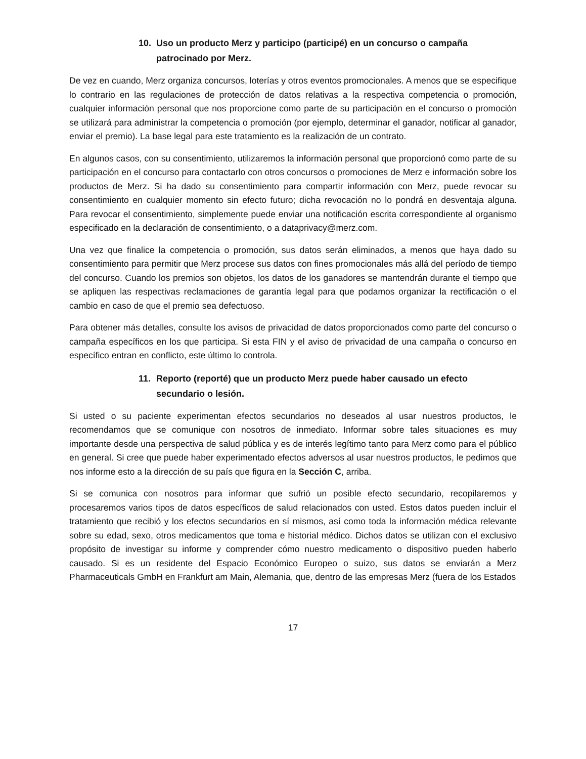10. Uso un producto Merz y participo (participé) en un concurso o campaña
patrocinado por Merz.
De vez en cuando, Merz organiza concursos, loterías y otros eventos promocionales. A menos que se especifique lo contrario en las regulaciones de protección de datos relativas a la respectiva competencia o promoción, cualquier información personal que nos proporcione como parte de su participación en el concurso o promoción se utilizará para administrar la competencia o promoción (por ejemplo, determinar el ganador, notificar al ganador, enviar el premio). La base legal para este tratamiento es la realización de un contrato.
En algunos casos, con su consentimiento, utilizaremos la información personal que proporcionó como parte de su participación en el concurso para contactarlo con otros concursos o promociones de Merz e información sobre los productos de Merz. Si ha dado su consentimiento para compartir información con Merz, puede revocar su consentimiento en cualquier momento sin efecto futuro; dicha revocación no lo pondrá en desventaja alguna. Para revocar el consentimiento, simplemente puede enviar una notificación escrita correspondiente al organismo especificado en la declaración de consentimiento, o a dataprivacy@merz.com.
Una vez que finalice la competencia o promoción, sus datos serán eliminados, a menos que haya dado su consentimiento para permitir que Merz procese sus datos con fines promocionales más allá del período de tiempo del concurso. Cuando los premios son objetos, los datos de los ganadores se mantendrán durante el tiempo que se apliquen las respectivas reclamaciones de garantía legal para que podamos organizar la rectificación o el cambio en caso de que el premio sea defectuoso.
Para obtener más detalles, consulte los avisos de privacidad de datos proporcionados como parte del concurso o campaña específicos en los que participa. Si esta FIN y el aviso de privacidad de una campaña o concurso en específico entran en conflicto, este último lo controla.
11. Reporto (reporté) que un producto Merz puede haber causado un efecto
secundario o lesión.
Si usted o su paciente experimentan efectos secundarios no deseados al usar nuestros productos, le recomendamos que se comunique con nosotros de inmediato. Informar sobre tales situaciones es muy importante desde una perspectiva de salud pública y es de interés legítimo tanto para Merz como para el público en general. Si cree que puede haber experimentado efectos adversos al usar nuestros productos, le pedimos que nos informe esto a la dirección de su país que figura en la Sección C, arriba.
Si se comunica con nosotros para informar que sufrió un posible efecto secundario, recopilaremos y procesaremos varios tipos de datos específicos de salud relacionados con usted. Estos datos pueden incluir el tratamiento que recibió y los efectos secundarios en sí mismos, así como toda la información médica relevante sobre su edad, sexo, otros medicamentos que toma e historial médico. Dichos datos se utilizan con el exclusivo propósito de investigar su informe y comprender cómo nuestro medicamento o dispositivo pueden haberlo causado. Si es un residente del Espacio Económico Europeo o suizo, sus datos se enviarán a Merz Pharmaceuticals GmbH en Frankfurt am Main, Alemania, que, dentro de las empresas Merz (fuera de los Estados
17